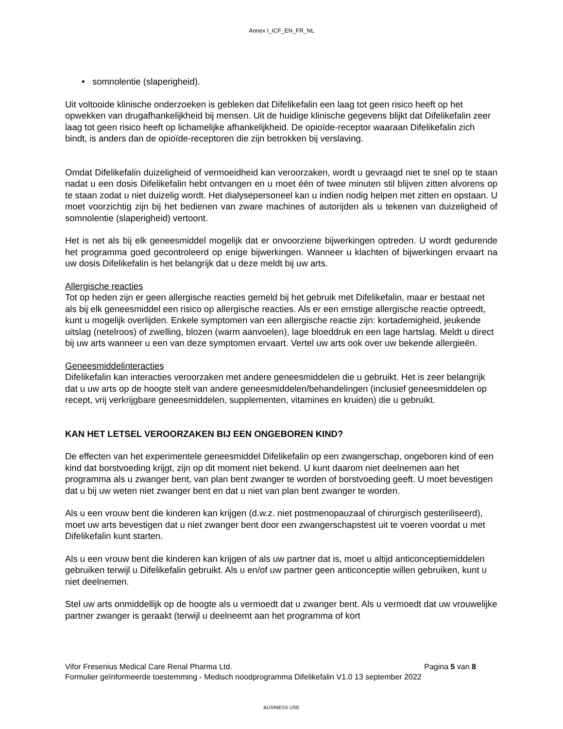Annex I_ICF_EN_FR_NL
• somnolentie (slaperigheid).
Uit voltooide klinische onderzoeken is gebleken dat Difelikefalin een laag tot geen risico heeft op het opwekken van drugafhankelijkheid bij mensen. Uit de huidige klinische gegevens blijkt dat Difelikefalin zeer laag tot geen risico heeft op lichamelijke afhankelijkheid. De opioïde-receptor waaraan Difelikefalin zich bindt, is anders dan de opioïde-receptoren die zijn betrokken bij verslaving.
Omdat Difelikefalin duizeligheid of vermoeidheid kan veroorzaken, wordt u gevraagd niet te snel op te staan nadat u een dosis Difelikefalin hebt ontvangen en u moet één of twee minuten stil blijven zitten alvorens op te staan zodat u niet duizelig wordt. Het dialysepersoneel kan u indien nodig helpen met zitten en opstaan. U moet voorzichtig zijn bij het bedienen van zware machines of autorijden als u tekenen van duizeligheid of somnolentie (slaperigheid) vertoont.
Het is net als bij elk geneesmiddel mogelijk dat er onvoorziene bijwerkingen optreden. U wordt gedurende het programma goed gecontroleerd op enige bijwerkingen. Wanneer u klachten of bijwerkingen ervaart na uw dosis Difelikefalin is het belangrijk dat u deze meldt bij uw arts.
Allergische reacties
Tot op heden zijn er geen allergische reacties gemeld bij het gebruik met Difelikefalin, maar er bestaat net als bij elk geneesmiddel een risico op allergische reacties. Als er een ernstige allergische reactie optreedt, kunt u mogelijk overlijden. Enkele symptomen van een allergische reactie zijn: kortademigheid, jeukende uitslag (netelroos) of zwelling, blozen (warm aanvoelen), lage bloeddruk en een lage hartslag. Meldt u direct bij uw arts wanneer u een van deze symptomen ervaart. Vertel uw arts ook over uw bekende allergieën.
Geneesmiddelinteracties
Difelikefalin kan interacties veroorzaken met andere geneesmiddelen die u gebruikt. Het is zeer belangrijk dat u uw arts op de hoogte stelt van andere geneesmiddelen/behandelingen (inclusief geneesmiddelen op recept, vrij verkrijgbare geneesmiddelen, supplementen, vitamines en kruiden) die u gebruikt.
KAN HET LETSEL VEROORZAKEN BIJ EEN ONGEBOREN KIND?
De effecten van het experimentele geneesmiddel Difelikefalin op een zwangerschap, ongeboren kind of een kind dat borstvoeding krijgt, zijn op dit moment niet bekend. U kunt daarom niet deelnemen aan het programma als u zwanger bent, van plan bent zwanger te worden of borstvoeding geeft. U moet bevestigen dat u bij uw weten niet zwanger bent en dat u niet van plan bent zwanger te worden.
Als u een vrouw bent die kinderen kan krijgen (d.w.z. niet postmenopauzaal of chirurgisch gesteriliseerd), moet uw arts bevestigen dat u niet zwanger bent door een zwangerschapstest uit te voeren voordat u met Difelikefalin kunt starten.
Als u een vrouw bent die kinderen kan krijgen of als uw partner dat is, moet u altijd anticonceptiemiddelen gebruiken terwijl u Difelikefalin gebruikt. Als u en/of uw partner geen anticonceptie willen gebruiken, kunt u niet deelnemen.
Stel uw arts onmiddellijk op de hoogte als u vermoedt dat u zwanger bent. Als u vermoedt dat uw vrouwelijke partner zwanger is geraakt (terwijl u deelneemt aan het programma of kort
Vifor Fresenius Medical Care Renal Pharma Ltd. Pagina 5 van 8
Formulier geïnformeerde toestemming - Medisch noodprogramma Difelikefalin V1.0 13 september 2022
BUSINESS USE